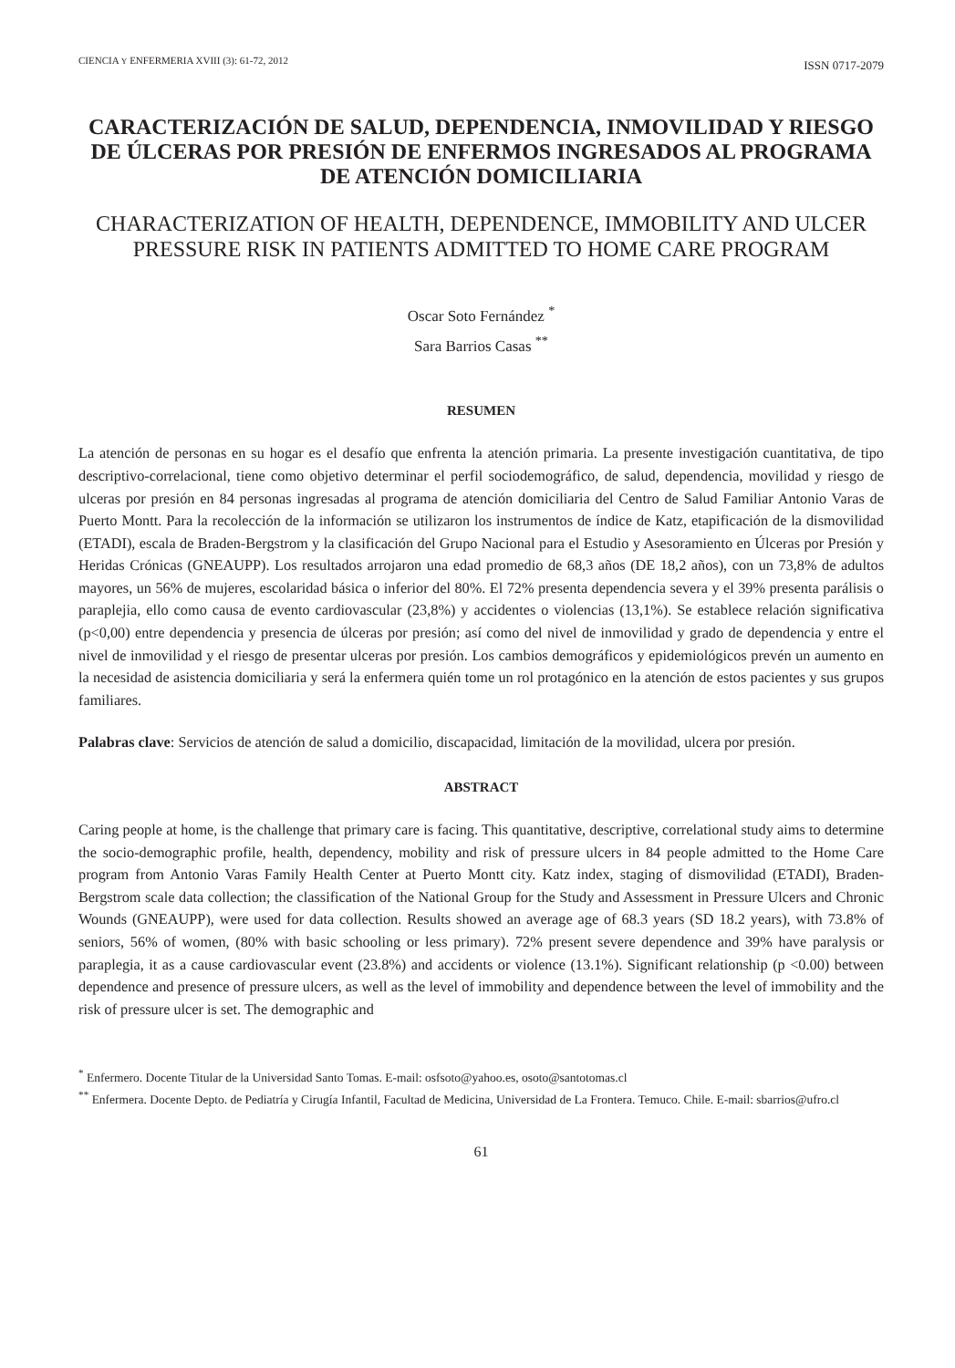CIENCIA Y ENFERMERIA XVIII (3): 61-72, 2012 ISSN 0717-2079
CARACTERIZACIÓN DE SALUD, DEPENDENCIA, INMOVILIDAD Y RIESGO DE ÚLCERAS POR PRESIÓN DE ENFERMOS INGRESADOS AL PROGRAMA DE ATENCIÓN DOMICILIARIA
CHARACTERIZATION OF HEALTH, DEPENDENCE, IMMOBILITY AND ULCER PRESSURE RISK IN PATIENTS ADMITTED TO HOME CARE PROGRAM
Oscar Soto Fernández <sup>*</sup>
Sara Barrios Casas <sup>**</sup>
RESUMEN
La atención de personas en su hogar es el desafío que enfrenta la atención primaria. La presente investigación cuantitativa, de tipo descriptivo-correlacional, tiene como objetivo determinar el perfil sociodemográfico, de salud, dependencia, movilidad y riesgo de ulceras por presión en 84 personas ingresadas al programa de atención domiciliaria del Centro de Salud Familiar Antonio Varas de Puerto Montt. Para la recolección de la información se utilizaron los instrumentos de índice de Katz, etapificación de la dismovilidad (ETADI), escala de Braden-Bergstrom y la clasificación del Grupo Nacional para el Estudio y Asesoramiento en Úlceras por Presión y Heridas Crónicas (GNEAUPP). Los resultados arrojaron una edad promedio de 68,3 años (DE 18,2 años), con un 73,8% de adultos mayores, un 56% de mujeres, escolaridad básica o inferior del 80%. El 72% presenta dependencia severa y el 39% presenta parálisis o paraplejia, ello como causa de evento cardiovascular (23,8%) y accidentes o violencias (13,1%). Se establece relación significativa (p<0,00) entre dependencia y presencia de úlceras por presión; así como del nivel de inmovilidad y grado de dependencia y entre el nivel de inmovilidad y el riesgo de presentar ulceras por presión. Los cambios demográficos y epidemiológicos prevén un aumento en la necesidad de asistencia domiciliaria y será la enfermera quién tome un rol protagónico en la atención de estos pacientes y sus grupos familiares.
Palabras clave: Servicios de atención de salud a domicilio, discapacidad, limitación de la movilidad, ulcera por presión.
ABSTRACT
Caring people at home, is the challenge that primary care is facing. This quantitative, descriptive, correlational study aims to determine the socio-demographic profile, health, dependency, mobility and risk of pressure ulcers in 84 people admitted to the Home Care program from Antonio Varas Family Health Center at Puerto Montt city. Katz index, staging of dismovilidad (ETADI), Braden-Bergstrom scale data collection; the classification of the National Group for the Study and Assessment in Pressure Ulcers and Chronic Wounds (GNEAUPP), were used for data collection. Results showed an average age of 68.3 years (SD 18.2 years), with 73.8% of seniors, 56% of women, (80% with basic schooling or less primary). 72% present severe dependence and 39% have paralysis or paraplegia, it as a cause cardiovascular event (23.8%) and accidents or violence (13.1%). Significant relationship (p <0.00) between dependence and presence of pressure ulcers, as well as the level of immobility and dependence between the level of immobility and the risk of pressure ulcer is set. The demographic and
<sup>*</sup> Enfermero. Docente Titular de la Universidad Santo Tomas. E-mail: osfsoto@yahoo.es, osoto@santotomas.cl
<sup>**</sup> Enfermera. Docente Depto. de Pediatría y Cirugía Infantil, Facultad de Medicina, Universidad de La Frontera. Temuco. Chile. E-mail: sbarrios@ufro.cl
61